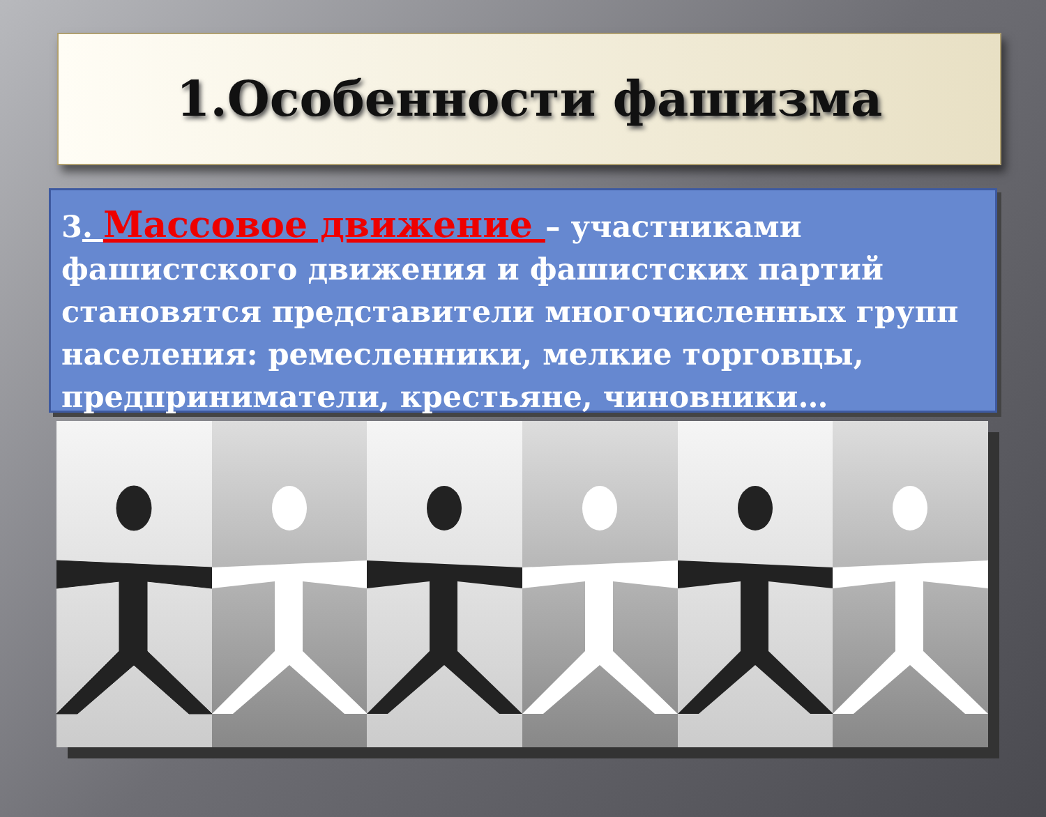1.Особенности фашизма
3. Массовое движение – участниками фашистского движения и фашистских партий становятся представители многочисленных групп населения: ремесленники, мелкие торговцы, предприниматели, крестьяне, чиновники…